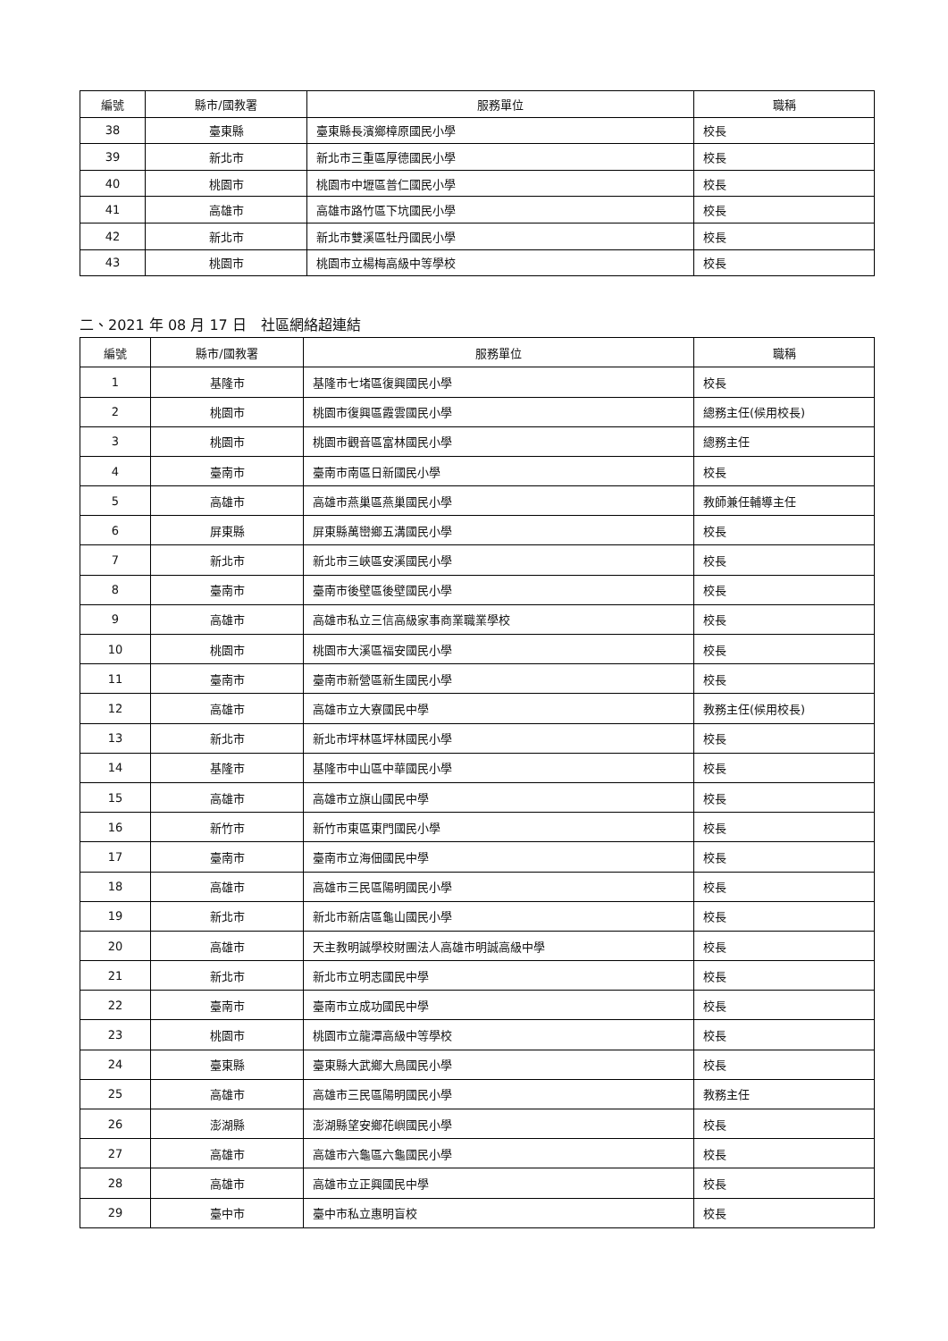| 編號 | 縣市/國教署 | 服務單位 | 職稱 |
| --- | --- | --- | --- |
| 38 | 臺東縣 | 臺東縣長濱鄉樟原國民小學 | 校長 |
| 39 | 新北市 | 新北市三重區厚德國民小學 | 校長 |
| 40 | 桃園市 | 桃園市中壢區普仁國民小學 | 校長 |
| 41 | 高雄市 | 高雄市路竹區下坑國民小學 | 校長 |
| 42 | 新北市 | 新北市雙溪區牡丹國民小學 | 校長 |
| 43 | 桃園市 | 桃園市立楊梅高級中等學校 | 校長 |
二、2021 年 08 月 17 日　社區網絡超連結
| 編號 | 縣市/國教署 | 服務單位 | 職稱 |
| --- | --- | --- | --- |
| 1 | 基隆市 | 基隆市七堵區復興國民小學 | 校長 |
| 2 | 桃園市 | 桃園市復興區霞雲國民小學 | 總務主任(候用校長) |
| 3 | 桃園市 | 桃園市觀音區富林國民小學 | 總務主任 |
| 4 | 臺南市 | 臺南市南區日新國民小學 | 校長 |
| 5 | 高雄市 | 高雄市燕巢區燕巢國民小學 | 教師兼任輔導主任 |
| 6 | 屏東縣 | 屏東縣萬巒鄉五溝國民小學 | 校長 |
| 7 | 新北市 | 新北市三峽區安溪國民小學 | 校長 |
| 8 | 臺南市 | 臺南市後壁區後壁國民小學 | 校長 |
| 9 | 高雄市 | 高雄市私立三信高級家事商業職業學校 | 校長 |
| 10 | 桃園市 | 桃園市大溪區福安國民小學 | 校長 |
| 11 | 臺南市 | 臺南市新營區新生國民小學 | 校長 |
| 12 | 高雄市 | 高雄市立大寮國民中學 | 教務主任(候用校長) |
| 13 | 新北市 | 新北市坪林區坪林國民小學 | 校長 |
| 14 | 基隆市 | 基隆市中山區中華國民小學 | 校長 |
| 15 | 高雄市 | 高雄市立旗山國民中學 | 校長 |
| 16 | 新竹市 | 新竹市東區東門國民小學 | 校長 |
| 17 | 臺南市 | 臺南市立海佃國民中學 | 校長 |
| 18 | 高雄市 | 高雄市三民區陽明國民小學 | 校長 |
| 19 | 新北市 | 新北市新店區龜山國民小學 | 校長 |
| 20 | 高雄市 | 天主教明誠學校財團法人高雄市明誠高級中學 | 校長 |
| 21 | 新北市 | 新北市立明志國民中學 | 校長 |
| 22 | 臺南市 | 臺南市立成功國民中學 | 校長 |
| 23 | 桃園市 | 桃園市立龍潭高級中等學校 | 校長 |
| 24 | 臺東縣 | 臺東縣大武鄉大鳥國民小學 | 校長 |
| 25 | 高雄市 | 高雄市三民區陽明國民小學 | 教務主任 |
| 26 | 澎湖縣 | 澎湖縣望安鄉花嶼國民小學 | 校長 |
| 27 | 高雄市 | 高雄市六龜區六龜國民小學 | 校長 |
| 28 | 高雄市 | 高雄市立正興國民中學 | 校長 |
| 29 | 臺中市 | 臺中市私立惠明盲校 | 校長 |